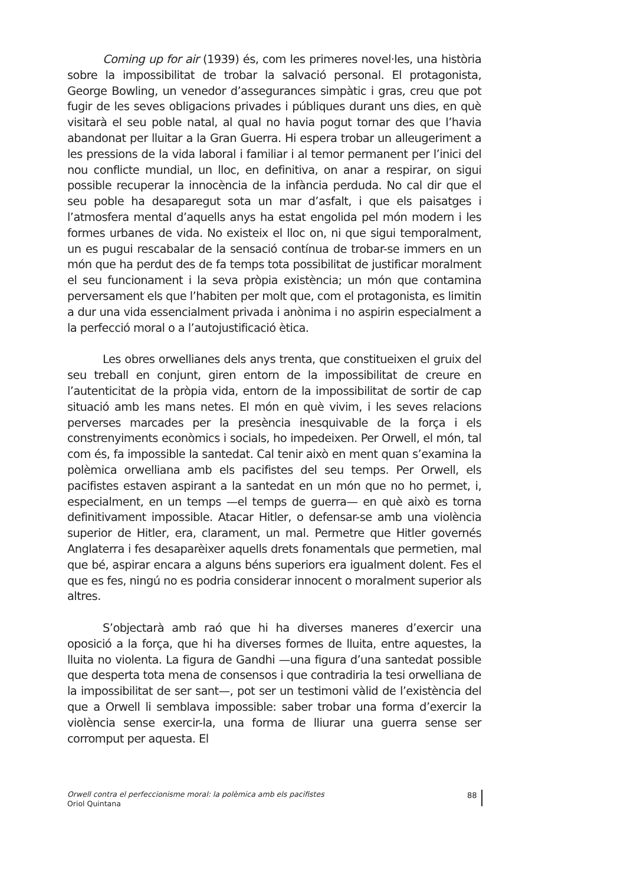Coming up for air (1939) és, com les primeres novel·les, una història sobre la impossibilitat de trobar la salvació personal. El protagonista, George Bowling, un venedor d’assegurances simpàtic i gras, creu que pot fugir de les seves obligacions privades i públiques durant uns dies, en què visitarà el seu poble natal, al qual no havia pogut tornar des que l’havia abandonat per lluitar a la Gran Guerra. Hi espera trobar un alleugeriment a les pressions de la vida laboral i familiar i al temor permanent per l’inici del nou conflicte mundial, un lloc, en definitiva, on anar a respirar, on sigui possible recuperar la innocència de la infància perduda. No cal dir que el seu poble ha desaparegut sota un mar d’asfalt, i que els paisatges i l’atmosfera mental d’aquells anys ha estat engolida pel món modern i les formes urbanes de vida. No existeix el lloc on, ni que sigui temporalment, un es pugui rescabalar de la sensació contínua de trobar-se immers en un món que ha perdut des de fa temps tota possibilitat de justificar moralment el seu funcionament i la seva pròpia existència; un món que contamina perversament els que l’habiten per molt que, com el protagonista, es limitin a dur una vida essencialment privada i anònima i no aspirin especialment a la perfecció moral o a l’autojustificació ètica.
Les obres orwellianes dels anys trenta, que constitueixen el gruix del seu treball en conjunt, giren entorn de la impossibilitat de creure en l’autenticitat de la pròpia vida, entorn de la impossibilitat de sortir de cap situació amb les mans netes. El món en què vivim, i les seves relacions perverses marcades per la presència inesquivable de la força i els constrenyiments econòmics i socials, ho impedeixen. Per Orwell, el món, tal com és, fa impossible la santedat. Cal tenir això en ment quan s’examina la polèmica orwelliana amb els pacifistes del seu temps. Per Orwell, els pacifistes estaven aspirant a la santedat en un món que no ho permet, i, especialment, en un temps —el temps de guerra— en què això es torna definitivament impossible. Atacar Hitler, o defensar-se amb una violència superior de Hitler, era, clarament, un mal. Permetre que Hitler governés Anglaterra i fes desaparèixer aquells drets fonamentals que permetien, mal que bé, aspirar encara a alguns béns superiors era igualment dolent. Fes el que es fes, ningú no es podria considerar innocent o moralment superior als altres.
S’objectarà amb raó que hi ha diverses maneres d’exercir una oposició a la força, que hi ha diverses formes de lluita, entre aquestes, la lluita no violenta. La figura de Gandhi —una figura d’una santedat possible que desperta tota mena de consensos i que contradiria la tesi orwelliana de la impossibilitat de ser sant—, pot ser un testimoni vàlid de l’existència del que a Orwell li semblava impossible: saber trobar una forma d’exercir la violència sense exercir-la, una forma de lliurar una guerra sense ser corromput per aquesta. El
Orwell contra el perfeccionisme moral: la polèmica amb els pacifistes
Oriol Quintana
88